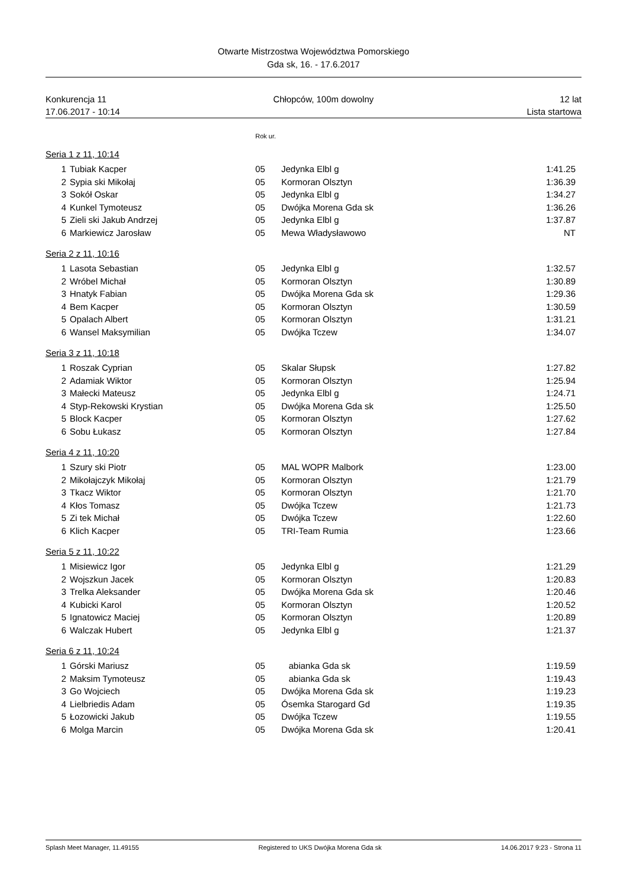Otwarte Mistrzostwa Województwa Pomorskiego
Gda sk, 16. - 17.6.2017
Konkurencja 11
17.06.2017 - 10:14
Chłopców, 100m dowolny 12 lat
Lista startowa
Rok ur.
Seria 1 z 11, 10:14
| 1 | Tubiak Kacper | 05 | Jedynka Elbl g | 1:41.25 |
| 2 | Sypia ski Mikołaj | 05 | Kormoran Olsztyn | 1:36.39 |
| 3 | Sokół Oskar | 05 | Jedynka Elbl g | 1:34.27 |
| 4 | Kunkel Tymoteusz | 05 | Dwójka Morena Gda sk | 1:36.26 |
| 5 | Zieli ski Jakub Andrzej | 05 | Jedynka Elbl g | 1:37.87 |
| 6 | Markiewicz Jarosław | 05 | Mewa Władysławowo | NT |
Seria 2 z 11, 10:16
| 1 | Lasota Sebastian | 05 | Jedynka Elbl g | 1:32.57 |
| 2 | Wróbel Michał | 05 | Kormoran Olsztyn | 1:30.89 |
| 3 | Hnatyk Fabian | 05 | Dwójka Morena Gda sk | 1:29.36 |
| 4 | Bem Kacper | 05 | Kormoran Olsztyn | 1:30.59 |
| 5 | Opalach Albert | 05 | Kormoran Olsztyn | 1:31.21 |
| 6 | Wansel Maksymilian | 05 | Dwójka Tczew | 1:34.07 |
Seria 3 z 11, 10:18
| 1 | Roszak Cyprian | 05 | Skalar Słupsk | 1:27.82 |
| 2 | Adamiak Wiktor | 05 | Kormoran Olsztyn | 1:25.94 |
| 3 | Małecki Mateusz | 05 | Jedynka Elbl g | 1:24.71 |
| 4 | Styp-Rekowski Krystian | 05 | Dwójka Morena Gda sk | 1:25.50 |
| 5 | Block Kacper | 05 | Kormoran Olsztyn | 1:27.62 |
| 6 | Sobu Łukasz | 05 | Kormoran Olsztyn | 1:27.84 |
Seria 4 z 11, 10:20
| 1 | Szury ski Piotr | 05 | MAL WOPR Malbork | 1:23.00 |
| 2 | Mikołajczyk Mikołaj | 05 | Kormoran Olsztyn | 1:21.79 |
| 3 | Tkacz Wiktor | 05 | Kormoran Olsztyn | 1:21.70 |
| 4 | Kłos Tomasz | 05 | Dwójka Tczew | 1:21.73 |
| 5 | Zi tek Michał | 05 | Dwójka Tczew | 1:22.60 |
| 6 | Klich Kacper | 05 | TRI-Team Rumia | 1:23.66 |
Seria 5 z 11, 10:22
| 1 | Misiewicz Igor | 05 | Jedynka Elbl g | 1:21.29 |
| 2 | Wojszkun Jacek | 05 | Kormoran Olsztyn | 1:20.83 |
| 3 | Trelka Aleksander | 05 | Dwójka Morena Gda sk | 1:20.46 |
| 4 | Kubicki Karol | 05 | Kormoran Olsztyn | 1:20.52 |
| 5 | Ignatowicz Maciej | 05 | Kormoran Olsztyn | 1:20.89 |
| 6 | Walczak Hubert | 05 | Jedynka Elbl g | 1:21.37 |
Seria 6 z 11, 10:24
| 1 | Górski Mariusz | 05 | abianka Gda sk | 1:19.59 |
| 2 | Maksim Tymoteusz | 05 | abianka Gda sk | 1:19.43 |
| 3 | Go Wojciech | 05 | Dwójka Morena Gda sk | 1:19.23 |
| 4 | Lielbriedis Adam | 05 | Ósemka Starogard Gd | 1:19.35 |
| 5 | Łozowicki Jakub | 05 | Dwójka Tczew | 1:19.55 |
| 6 | Molga Marcin | 05 | Dwójka Morena Gda sk | 1:20.41 |
Splash Meet Manager, 11.49155 Registered to UKS Dwójka Morena Gda sk 14.06.2017 9:23 - Strona 11